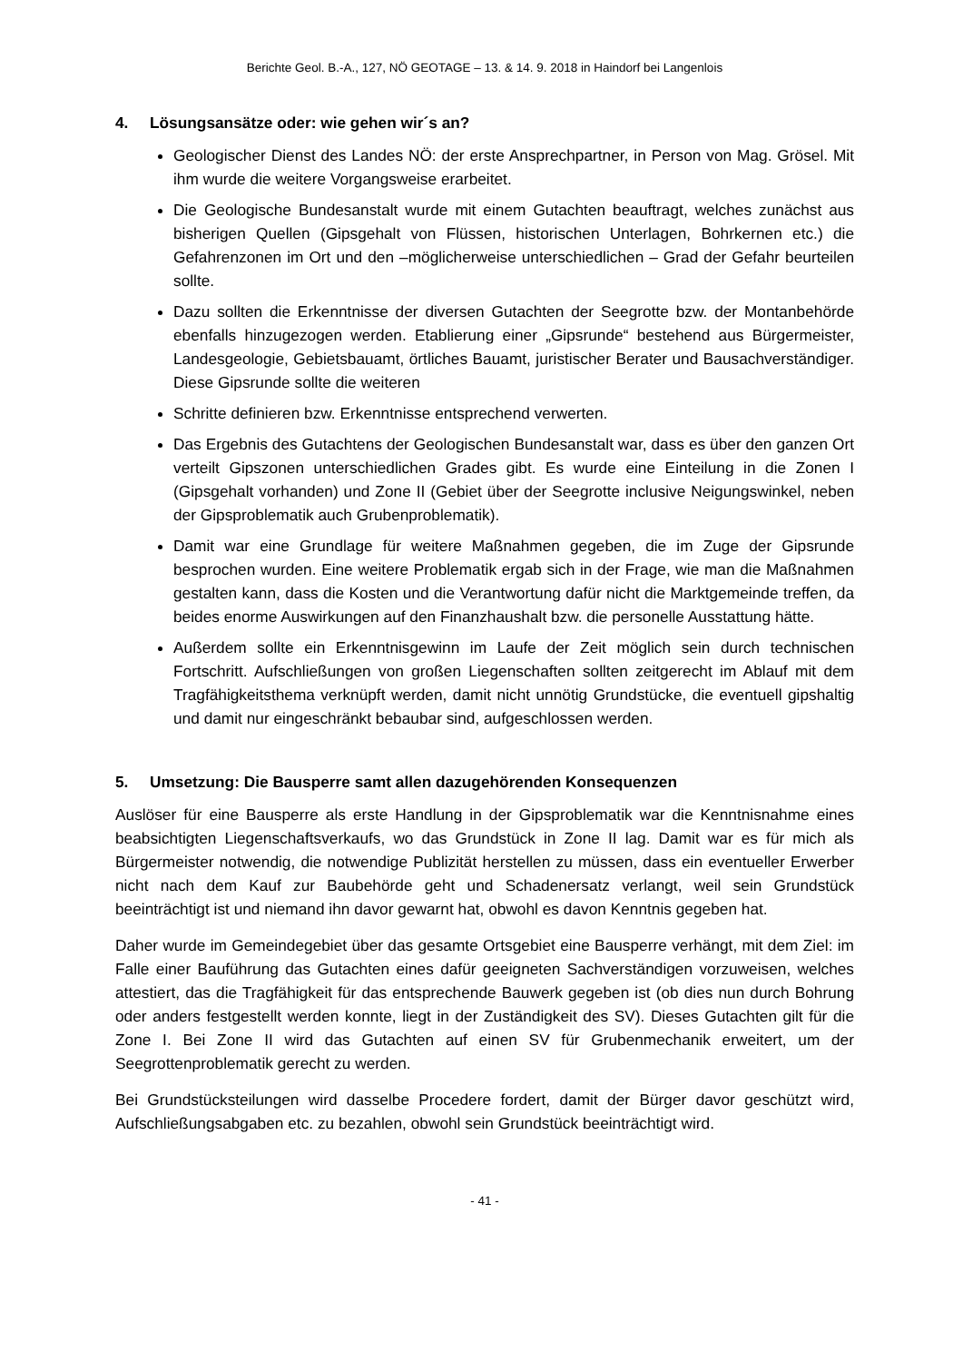Berichte Geol. B.-A., 127, NÖ GEOTAGE – 13. & 14. 9. 2018 in Haindorf bei Langenlois
4. Lösungsansätze oder: wie gehen wir´s an?
Geologischer Dienst des Landes NÖ: der erste Ansprechpartner, in Person von Mag. Grösel. Mit ihm wurde die weitere Vorgangsweise erarbeitet.
Die Geologische Bundesanstalt wurde mit einem Gutachten beauftragt, welches zunächst aus bisherigen Quellen (Gipsgehalt von Flüssen, historischen Unterlagen, Bohrkernen etc.) die Gefahrenzonen im Ort und den –möglicherweise unterschiedlichen – Grad der Gefahr beurteilen sollte.
Dazu sollten die Erkenntnisse der diversen Gutachten der Seegrotte bzw. der Montanbehörde ebenfalls hinzugezogen werden. Etablierung einer „Gipsrunde“ bestehend aus Bürgermeister, Landesgeologie, Gebietsbauamt, örtliches Bauamt, juristischer Berater und Bausachverständiger. Diese Gipsrunde sollte die weiteren
Schritte definieren bzw. Erkenntnisse entsprechend verwerten.
Das Ergebnis des Gutachtens der Geologischen Bundesanstalt war, dass es über den ganzen Ort verteilt Gipszonen unterschiedlichen Grades gibt. Es wurde eine Einteilung in die Zonen I (Gipsgehalt vorhanden) und Zone II (Gebiet über der Seegrotte inclusive Neigungswinkel, neben der Gipsproblematik auch Grubenproblematik).
Damit war eine Grundlage für weitere Maßnahmen gegeben, die im Zuge der Gipsrunde besprochen wurden. Eine weitere Problematik ergab sich in der Frage, wie man die Maßnahmen gestalten kann, dass die Kosten und die Verantwortung dafür nicht die Marktgemeinde treffen, da beides enorme Auswirkungen auf den Finanzhaushalt bzw. die personelle Ausstattung hätte.
Außerdem sollte ein Erkenntnisgewinn im Laufe der Zeit möglich sein durch technischen Fortschritt. Aufschließungen von großen Liegenschaften sollten zeitgerecht im Ablauf mit dem Tragfähigkeitsthema verknüpft werden, damit nicht unnötig Grundstücke, die eventuell gipshaltig und damit nur eingeschränkt bebaubar sind, aufgeschlossen werden.
5. Umsetzung: Die Bausperre samt allen dazugehörenden Konsequenzen
Auslöser für eine Bausperre als erste Handlung in der Gipsproblematik war die Kenntnisnahme eines beabsichtigten Liegenschaftsverkaufs, wo das Grundstück in Zone II lag. Damit war es für mich als Bürgermeister notwendig, die notwendige Publizität herstellen zu müssen, dass ein eventueller Erwerber nicht nach dem Kauf zur Baubehörde geht und Schadenersatz verlangt, weil sein Grundstück beeinträchtigt ist und niemand ihn davor gewarnt hat, obwohl es davon Kenntnis gegeben hat.
Daher wurde im Gemeindegebiet über das gesamte Ortsgebiet eine Bausperre verhängt, mit dem Ziel: im Falle einer Bauführung das Gutachten eines dafür geeigneten Sachverständigen vorzuweisen, welches attestiert, das die Tragfähigkeit für das entsprechende Bauwerk gegeben ist (ob dies nun durch Bohrung oder anders festgestellt werden konnte, liegt in der Zuständigkeit des SV). Dieses Gutachten gilt für die Zone I. Bei Zone II wird das Gutachten auf einen SV für Grubenmechanik erweitert, um der Seegrottenproblematik gerecht zu werden.
Bei Grundstücksteilungen wird dasselbe Procedere fordert, damit der Bürger davor geschützt wird, Aufschließungsabgaben etc. zu bezahlen, obwohl sein Grundstück beeinträchtigt wird.
- 41 -